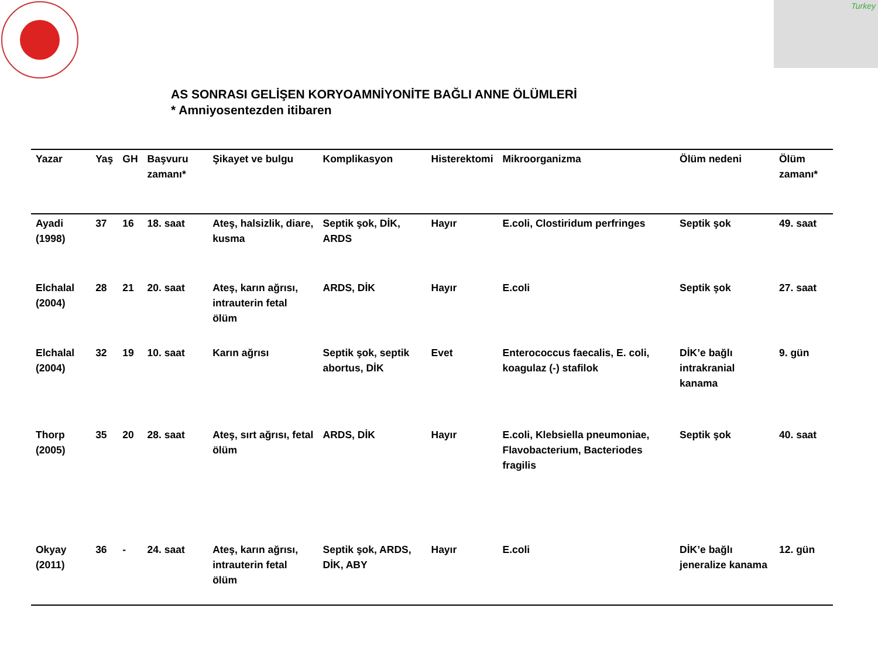Turkey
AS SONRASI GELİŞEN KORYOAMNİYONİTE BAĞLI ANNE ÖLÜMLERİ
* Amniyosentezden itibaren
| Yazar | Yaş | GH | Başvuru zamanı* | Şikayet ve bulgu | Komplikasyon | Histerektomi | Mikroorganizma | Ölüm nedeni | Ölüm zamanı* |
| --- | --- | --- | --- | --- | --- | --- | --- | --- | --- |
| Ayadi (1998) | 37 | 16 | 18. saat | Ateş, halsizlik, diare, kusma | Septik şok, DİK, ARDS | Hayır | E.coli, Clostiridum perfringes | Septik şok | 49. saat |
| Elchalal (2004) | 28 | 21 | 20. saat | Ateş, karın ağrısı, intrauterin fetal ölüm | ARDS, DİK | Hayır | E.coli | Septik şok | 27. saat |
| Elchalal (2004) | 32 | 19 | 10. saat | Karın ağrısı | Septik şok, septik abortus, DİK | Evet | Enterococcus faecalis, E. coli, koagulaz (-) stafilok | DİK’e bağlı intrakranial kanama | 9. gün |
| Thorp (2005) | 35 | 20 | 28. saat | Ateş, sırt ağrısı, fetal ölüm | ARDS, DİK | Hayır | E.coli, Klebsiella pneumoniae, Flavobacterium, Bacteriodes fragilis | Septik şok | 40. saat |
| Okyay (2011) | 36 | - | 24. saat | Ateş, karın ağrısı, intrauterin fetal ölüm | Septik şok, ARDS, DİK, ABY | Hayır | E.coli | DİK’e bağlı jeneralize kanama | 12. gün |